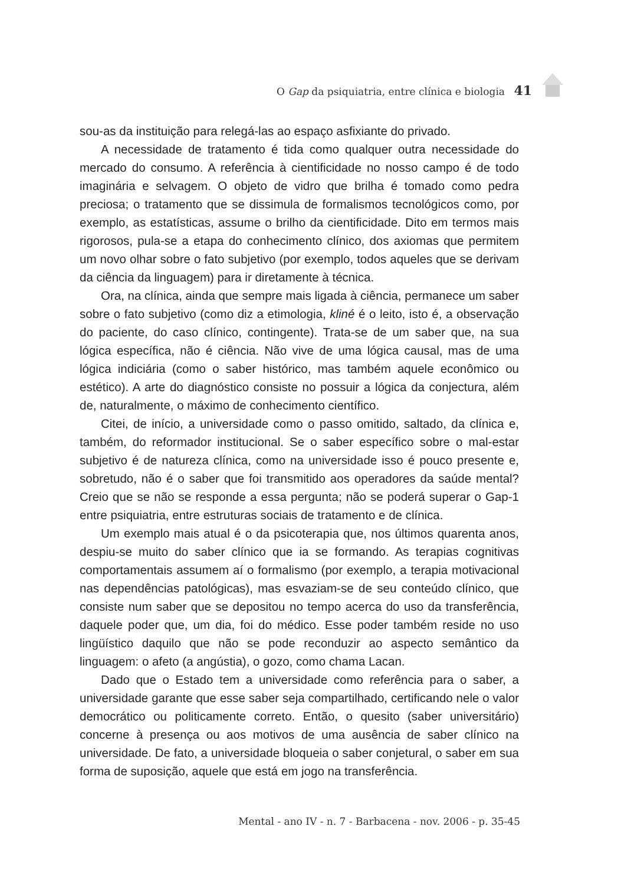O Gap da psiquiatria, entre clínica e biologia 41
sou-as da instituição para relegá-las ao espaço asfixiante do privado.
A necessidade de tratamento é tida como qualquer outra necessidade do mercado do consumo. A referência à cientificidade no nosso campo é de todo imaginária e selvagem. O objeto de vidro que brilha é tomado como pedra preciosa; o tratamento que se dissimula de formalismos tecnológicos como, por exemplo, as estatísticas, assume o brilho da cientificidade. Dito em termos mais rigorosos, pula-se a etapa do conhecimento clínico, dos axiomas que permitem um novo olhar sobre o fato subjetivo (por exemplo, todos aqueles que se derivam da ciência da linguagem) para ir diretamente à técnica.
Ora, na clínica, ainda que sempre mais ligada à ciência, permanece um saber sobre o fato subjetivo (como diz a etimologia, kliné é o leito, isto é, a observação do paciente, do caso clínico, contingente). Trata-se de um saber que, na sua lógica específica, não é ciência. Não vive de uma lógica causal, mas de uma lógica indiciária (como o saber histórico, mas também aquele econômico ou estético). A arte do diagnóstico consiste no possuir a lógica da conjectura, além de, naturalmente, o máximo de conhecimento científico.
Citei, de início, a universidade como o passo omitido, saltado, da clínica e, também, do reformador institucional. Se o saber específico sobre o mal-estar subjetivo é de natureza clínica, como na universidade isso é pouco presente e, sobretudo, não é o saber que foi transmitido aos operadores da saúde mental? Creio que se não se responde a essa pergunta; não se poderá superar o Gap-1 entre psiquiatria, entre estruturas sociais de tratamento e de clínica.
Um exemplo mais atual é o da psicoterapia que, nos últimos quarenta anos, despiu-se muito do saber clínico que ia se formando. As terapias cognitivas comportamentais assumem aí o formalismo (por exemplo, a terapia motivacional nas dependências patológicas), mas esvaziam-se de seu conteúdo clínico, que consiste num saber que se depositou no tempo acerca do uso da transferência, daquele poder que, um dia, foi do médico. Esse poder também reside no uso lingüístico daquilo que não se pode reconduzir ao aspecto semântico da linguagem: o afeto (a angústia), o gozo, como chama Lacan.
Dado que o Estado tem a universidade como referência para o saber, a universidade garante que esse saber seja compartilhado, certificando nele o valor democrático ou politicamente correto. Então, o quesito (saber universitário) concerne à presença ou aos motivos de uma ausência de saber clínico na universidade. De fato, a universidade bloqueia o saber conjetural, o saber em sua forma de suposição, aquele que está em jogo na transferência.
Mental - ano IV - n. 7 - Barbacena - nov. 2006 - p. 35-45